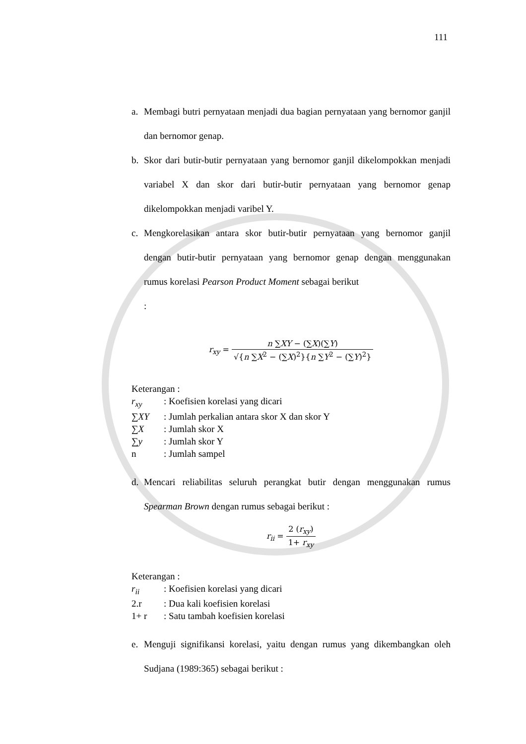111
a. Membagi butri pernyataan menjadi dua bagian pernyataan yang bernomor ganjil dan bernomor genap.
b. Skor dari butir-butir pernyataan yang bernomor ganjil dikelompokkan menjadi variabel X dan skor dari butir-butir pernyataan yang bernomor genap dikelompokkan menjadi varibel Y.
c. Mengkorelasikan antara skor butir-butir pernyataan yang bernomor ganjil dengan butir-butir pernyataan yang bernomor genap dengan menggunakan rumus korelasi Pearson Product Moment sebagai berikut
:
r<sub>xy</sub> = n ∑XY − (∑X)(∑Y) √{n ∑X<sup>2</sup> − (∑X)<sup>2</sup>}{n ∑Y<sup>2</sup> − (∑Y)<sup>2</sup>}
Keterangan :
r<sub>xy</sub>: Koefisien korelasi yang dicari
∑XY: Jumlah perkalian antara skor X dan skor Y
∑X: Jumlah skor X
∑y: Jumlah skor Y
n: Jumlah sampel
d. Mencari reliabilitas seluruh perangkat butir dengan menggunakan rumus Spearman Brown dengan rumus sebagai berikut :
r<sub>ii</sub> = 2 (r<sub>xy</sub>) 1+ r<sub>xy</sub>
Keterangan :
r<sub>ii</sub>: Koefisien korelasi yang dicari
2.r: Dua kali koefisien korelasi
1+ r: Satu tambah koefisien korelasi
e. Menguji signifikansi korelasi, yaitu dengan rumus yang dikembangkan oleh Sudjana (1989:365) sebagai berikut :